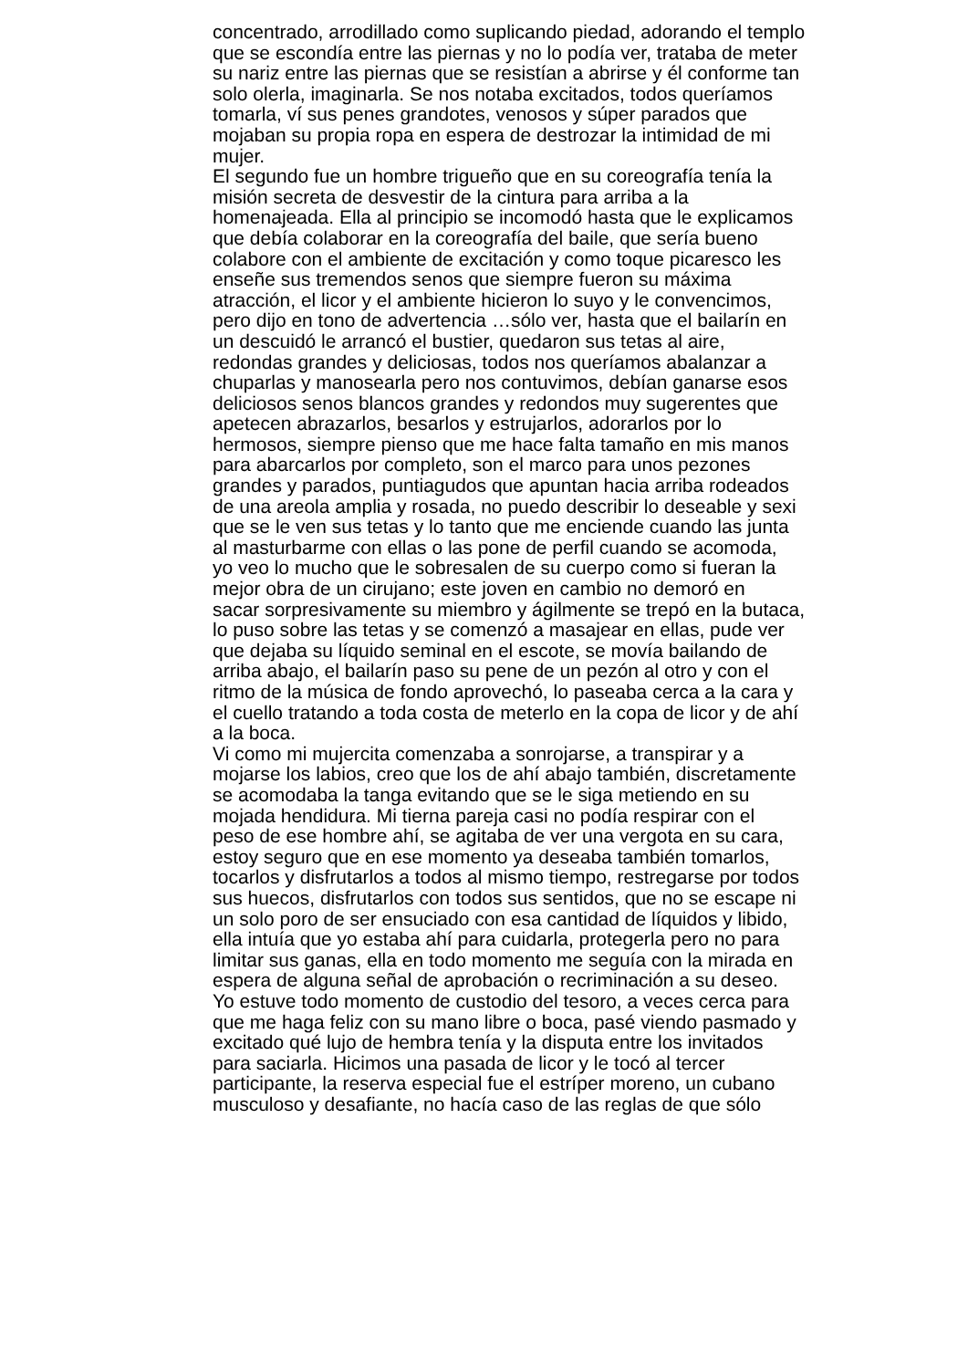concentrado, arrodillado como suplicando piedad, adorando el templo
que se escondía entre las piernas y no lo podía ver, trataba de meter
su nariz entre las piernas que se resistían a abrirse y él conforme tan
solo olerla, imaginarla. Se nos notaba excitados, todos queríamos
tomarla, ví sus penes grandotes, venosos y súper parados que
mojaban su propia ropa en espera de destrozar la intimidad de mi
mujer.
El segundo fue un hombre trigueño que en su coreografía tenía la
misión secreta de desvestir de la cintura para arriba a la
homenajeada. Ella al principio se incomodó hasta que le explicamos
que debía colaborar en la coreografía del baile, que sería bueno
colabore con el ambiente de excitación y como toque picaresco les
enseñe sus tremendos senos que siempre fueron su máxima
atracción, el licor y el ambiente hicieron lo suyo y le convencimos,
pero dijo en tono de advertencia …sólo ver, hasta que el bailarín en
un descuidó le arrancó el bustier, quedaron sus tetas al aire,
redondas grandes y deliciosas, todos nos queríamos abalanzar a
chuparlas y manosearla pero nos contuvimos, debían ganarse esos
deliciosos senos blancos grandes y redondos muy sugerentes que
apetecen abrazarlos, besarlos y estrujarlos, adorarlos por lo
hermosos, siempre pienso que me hace falta tamaño en mis manos
para abarcarlos por completo, son el marco para unos pezones
grandes y parados, puntiagudos que apuntan hacia arriba rodeados
de una areola amplia y rosada, no puedo describir lo deseable y sexi
que se le ven sus tetas y lo tanto que me enciende cuando las junta
al masturbarme con ellas o las pone de perfil cuando se acomoda,
yo veo lo mucho que le sobresalen de su cuerpo como si fueran la
mejor obra de un cirujano; este joven en cambio no demoró en
sacar sorpresivamente su miembro y ágilmente se trepó en la butaca,
lo puso sobre las tetas y se comenzó a masajear en ellas, pude ver
que dejaba su líquido seminal en el escote, se movía bailando de
arriba abajo, el bailarín paso su pene de un pezón al otro y con el
ritmo de la música de fondo aprovechó, lo paseaba cerca a la cara y
el cuello tratando a toda costa de meterlo en la copa de licor y de ahí
a la boca.
Vi como mi mujercita comenzaba a sonrojarse, a transpirar y a
mojarse los labios, creo que los de ahí abajo también, discretamente
se acomodaba la tanga evitando que se le siga metiendo en su
mojada hendidura. Mi tierna pareja casi no podía respirar con el
peso de ese hombre ahí, se agitaba de ver una vergota en su cara,
estoy seguro que en ese momento ya deseaba también tomarlos,
tocarlos y disfrutarlos a todos al mismo tiempo, restregarse por todos
sus huecos, disfrutarlos con todos sus sentidos, que no se escape ni
un solo poro de ser ensuciado con esa cantidad de líquidos y libido,
ella intuía que yo estaba ahí para cuidarla, protegerla pero no para
limitar sus ganas, ella en todo momento me seguía con la mirada en
espera de alguna señal de aprobación o recriminación a su deseo.
Yo estuve todo momento de custodio del tesoro, a veces cerca para
que me haga feliz con su mano libre o boca, pasé viendo pasmado y
excitado qué lujo de hembra tenía y la disputa entre los invitados
para saciarla. Hicimos una pasada de licor y le tocó al tercer
participante, la reserva especial fue el estríper moreno, un cubano
musculoso y desafiante, no hacía caso de las reglas de que sólo